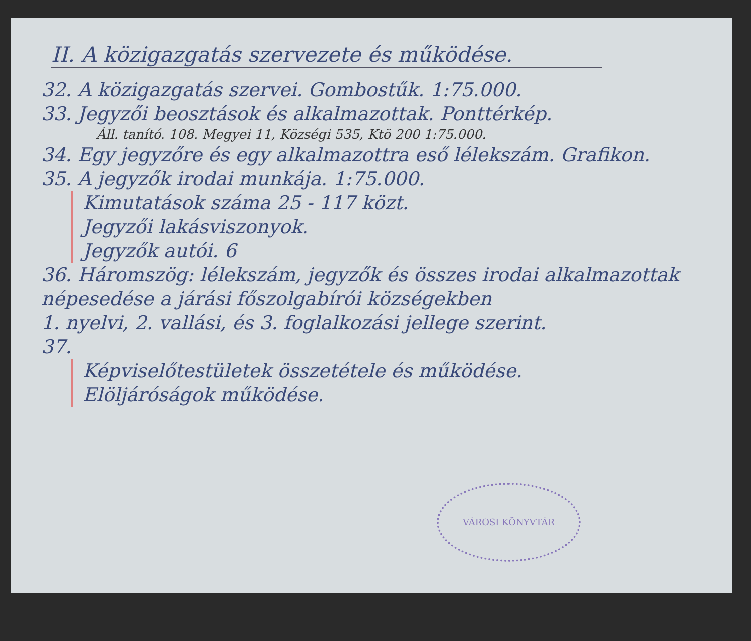II. A közigazgatás szervezete és működése.
32. A közigazgatás szervei. Gombostűk. 1:75.000.
33. Jegyzői beosztások és alkalmazottak. Ponttérkép.
Áll. tanító. 108. Megyei 11, Községi 535, Ktö 200 1:75.000.
34. Egy jegyzőre és egy alkalmazottra eső lélekszám. Grafikon.
35. A jegyzők irodai munkája. 1:75.000.
Kimutatások száma 25 - 117 közt.
Jegyzői lakásviszonyok.
Jegyzők autói. 6
36. Háromszög: lélekszám, jegyzők és összes irodai alkalmazottak népesedése a járási főszolgabírói községekben
1. nyelvi, 2. vallási, és 3. foglalkozási jellege szerint.
37.
Képviselőtestületek összetétele és működése.
Elöljáróságok működése.
VÁROSI KÖNYVTÁR